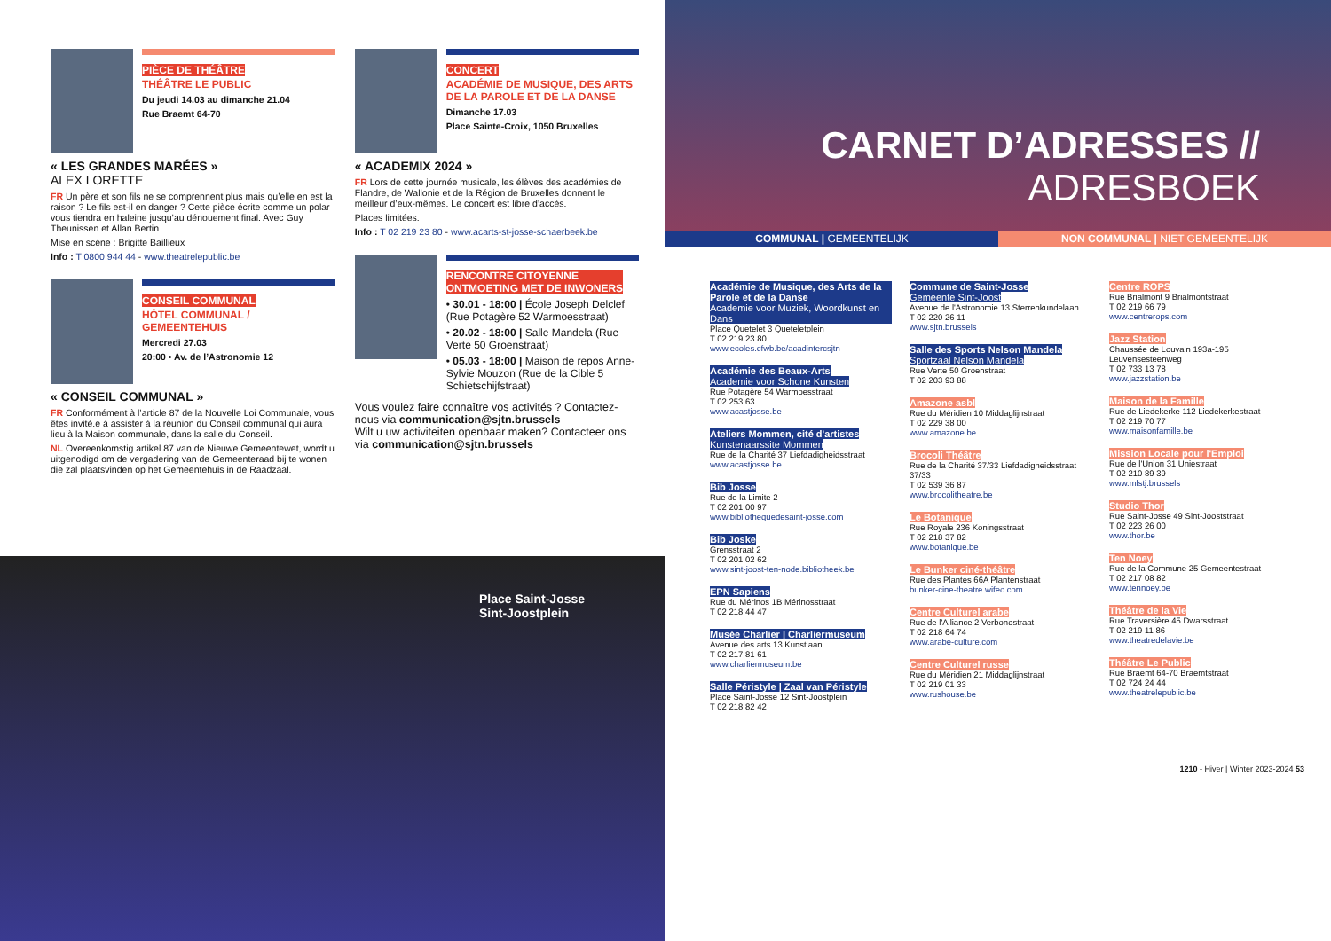PIÈCE DE THÉÂTRE
THÉÂTRE LE PUBLIC
Du jeudi 14.03 au dimanche 21.04
Rue Braemt 64-70
« LES GRANDES MARÉES »
ALEX LORETTE
FR Un père et son fils ne se comprennent plus mais qu’elle en est la raison ? Le fils est-il en danger ? Cette pièce écrite comme un polar vous tiendra en haleine jusqu’au dénouement final. Avec Guy Theunissen et Allan Bertin
Mise en scène : Brigitte Baillieux
Info : T 0800 944 44 - www.theatrelepublic.be
CONSEIL COMMUNAL
HÔTEL COMMUNAL / GEMEENTEHUIS
Mercredi 27.03
20:00 • Av. de l’Astronomie 12
« CONSEIL COMMUNAL »
FR Conformément à l’article 87 de la Nouvelle Loi Communale, vous êtes invité.e à assister à la réunion du Conseil communal qui aura lieu à la Maison communale, dans la salle du Conseil.
NL Overeenkomstig artikel 87 van de Nieuwe Gemeentewet, wordt u uitgenodigd om de vergadering van de Gemeenteraad bij te wonen die zal plaatsvinden op het Gemeentehuis in de Raadzaal.
CONCERT
ACADÉMIE DE MUSIQUE, DES ARTS DE LA PAROLE ET DE LA DANSE
Dimanche 17.03
Place Sainte-Croix, 1050 Bruxelles
« ACADEMIX 2024 »
FR Lors de cette journée musicale, les élèves des académies de Flandre, de Wallonie et de la Région de Bruxelles donnent le meilleur d’eux-mêmes. Le concert est libre d’accès.
Places limitées.
Info : T 02 219 23 80 - www.acarts-st-josse-schaerbeek.be
RENCONTRE CITOYENNE
ONTMOETING MET DE INWONERS
• 30.01 - 18:00 | École Joseph Delclef (Rue Potagère 52 Warmoesstraat)
• 20.02 - 18:00 | Salle Mandela (Rue Verte 50 Groenstraat)
• 05.03 - 18:00 | Maison de repos Anne-Sylvie Mouzon (Rue de la Cible 5 Schietschijfstraat)
Vous voulez faire connaître vos activités ? Contactez-nous via communication@sjtn.brussels
Wilt u uw activiteiten openbaar maken? Contacteer ons via communication@sjtn.brussels
Place Saint-Josse
Sint-Joostplein
CARNET D’ADRESSES //
ADRESBOEK
COMMUNAL | GEMEENTELIJK NON COMMUNAL | NIET GEMEENTELIJK
Académie de Musique, des Arts de la Parole et de la Danse
Academie voor Muziek, Woordkunst en Dans
Place Quetelet 3 Queteletplein
T 02 219 23 80
www.ecoles.cfwb.be/acadintercsjtn
Académie des Beaux-Arts
Academie voor Schone Kunsten
Rue Potagère 54 Warmoesstraat
T 02 253 63
www.acastjosse.be
Ateliers Mommen, cité d'artistes
Kunstenaarssite Mommen
Rue de la Charité 37 Liefdadigheidsstraat
www.acastjosse.be
Bib Josse
Rue de la Limite 2
T 02 201 00 97
www.bibliothequedesaint-josse.com
Bib Joske
Grensstraat 2
T 02 201 02 62
www.sint-joost-ten-node.bibliotheek.be
EPN Sapiens
Rue du Mérinos 1B Mérinosstraat
T 02 218 44 47
Musée Charlier | Charliermuseum
Avenue des arts 13 Kunstlaan
T 02 217 81 61
www.charliermuseum.be
Salle Péristyle | Zaal van Péristyle
Place Saint-Josse 12 Sint-Joostplein
T 02 218 82 42
Commune de Saint-Josse
Gemeente Sint-Joost
Avenue de l'Astronomie 13 Sterrenkundelaan
T 02 220 26 11
www.sjtn.brussels
Salle des Sports Nelson Mandela
Sportzaal Nelson Mandela
Rue Verte 50 Groenstraat
T 02 203 93 88
Amazone asbl
Rue du Méridien 10 Middaglijnstraat
T 02 229 38 00
www.amazone.be
Brocoli Théâtre
Rue de la Charité 37/33 Liefdadigheidsstraat 37/33
T 02 539 36 87
www.brocolitheatre.be
Le Botanique
Rue Royale 236 Koningsstraat
T 02 218 37 82
www.botanique.be
Le Bunker ciné-théâtre
Rue des Plantes 66A Plantenstraat
bunker-cine-theatre.wifeo.com
Centre Culturel arabe
Rue de l'Alliance 2 Verbondstraat
T 02 218 64 74
www.arabe-culture.com
Centre Culturel russe
Rue du Méridien 21 Middaglijnstraat
T 02 219 01 33
www.rushouse.be
Centre ROPS
Rue Brialmont 9 Brialmontstraat
T 02 219 66 79
www.centrerops.com
Jazz Station
Chaussée de Louvain 193a-195 Leuvensesteenweg
T 02 733 13 78
www.jazzstation.be
Maison de la Famille
Rue de Liedekerke 112 Liedekerkestraat
T 02 219 70 77
www.maisonfamille.be
Mission Locale pour l'Emploi
Rue de l'Union 31 Uniestraat
T 02 210 89 39
www.mlstj.brussels
Studio Thor
Rue Saint-Josse 49 Sint-Jooststraat
T 02 223 26 00
www.thor.be
Ten Noey
Rue de la Commune 25 Gemeentestraat
T 02 217 08 82
www.tennoey.be
Théâtre de la Vie
Rue Traversière 45 Dwarsstraat
T 02 219 11 86
www.theatredelavie.be
Théâtre Le Public
Rue Braemt 64-70 Braemtstraat
T 02 724 24 44
www.theatrelepublic.be
1210 - Hiver | Winter 2023-2024 53